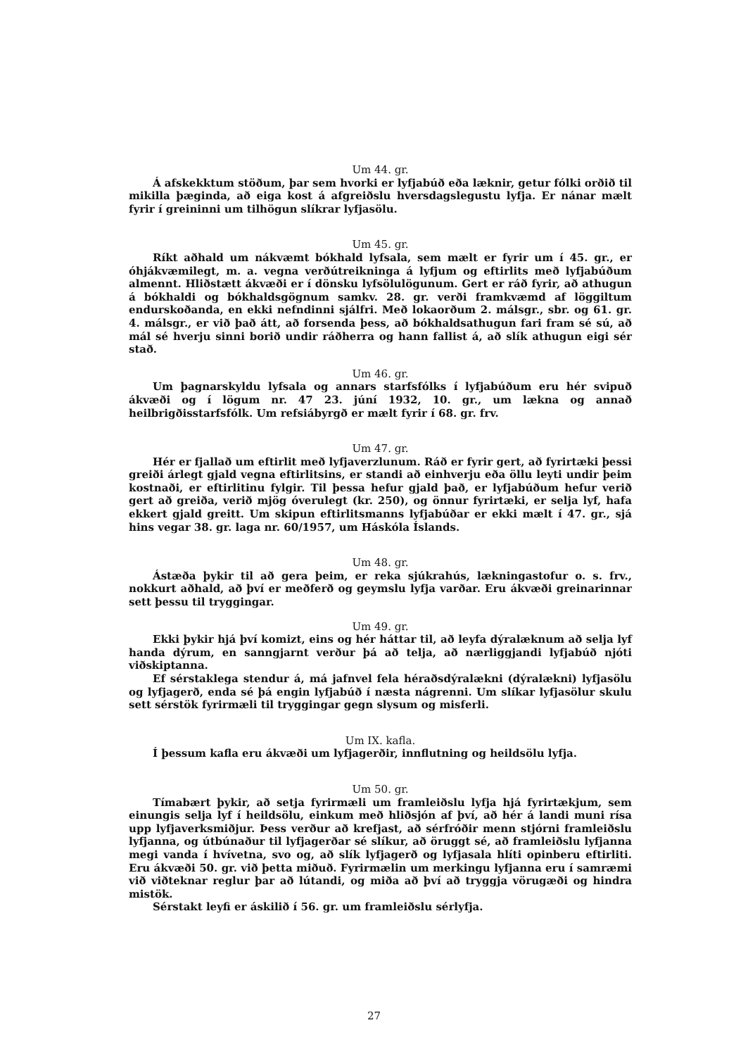Um 44. gr.
Á afskekktum stöðum, þar sem hvorki er lyfjabúð eða læknir, getur fólki orðið til mikilla þæginda, að eiga kost á afgreiðslu hversdagslegustu lyfja. Er nánar mælt fyrir í greininni um tilhögun slíkrar lyfjasölu.
Um 45. gr.
Ríkt aðhald um nákvæmt bókhald lyfsala, sem mælt er fyrir um í 45. gr., er óhjákvæmilegt, m. a. vegna verðútreikninga á lyfjum og eftirlits með lyfjabúðum almennt. Hliðstætt ákvæði er í dönsku lyfsölulögunum. Gert er ráð fyrir, að athugun á bókhaldi og bókhaldsgögnum samkv. 28. gr. verði framkvæmd af löggiltum endurskoðanda, en ekki nefndinni sjálfri. Með lokaorðum 2. málsgr., sbr. og 61. gr. 4. málsgr., er við það átt, að forsenda þess, að bókhaldsathugun fari fram sé sú, að mál sé hverju sinni borið undir ráðherra og hann fallist á, að slík athugun eigi sér stað.
Um 46. gr.
Um þagnarskyldu lyfsala og annars starfsfólks í lyfjabúðum eru hér svipuð ákvæði og í lögum nr. 47 23. júní 1932, 10. gr., um lækna og annað heilbrigðisstarfsfólk. Um refsiábyrgð er mælt fyrir í 68. gr. frv.
Um 47. gr.
Hér er fjallað um eftirlit með lyfjaverzlunum. Ráð er fyrir gert, að fyrirtæki þessi greiði árlegt gjald vegna eftirlitsins, er standi að einhverju eða öllu leyti undir þeim kostnaði, er eftirlitinu fylgir. Til þessa hefur gjald það, er lyfjabúðum hefur verið gert að greiða, verið mjög óverulegt (kr. 250), og önnur fyrirtæki, er selja lyf, hafa ekkert gjald greitt. Um skipun eftirlitsmanns lyfjabúðar er ekki mælt í 47. gr., sjá hins vegar 38. gr. laga nr. 60/1957, um Háskóla Íslands.
Um 48. gr.
Ástæða þykir til að gera þeim, er reka sjúkrahús, lækningastofur o. s. frv., nokkurt aðhald, að því er meðferð og geymslu lyfja varðar. Eru ákvæði greinarinnar sett þessu til tryggingar.
Um 49. gr.
Ekki þykir hjá því komizt, eins og hér háttar til, að leyfa dýralæknum að selja lyf handa dýrum, en sanngjarnt verður þá að telja, að nærliggjandi lyfjabúð njóti viðskiptanna.
Ef sérstaklega stendur á, má jafnvel fela héraðsdýralækni (dýralækni) lyfjasölu og lyfjagerð, enda sé þá engin lyfjabúð í næsta nágrenni. Um slíkar lyfjasölur skulu sett sérstök fyrirmæli til tryggingar gegn slysum og misferli.
Um IX. kafla.
Í þessum kafla eru ákvæði um lyfjagerðir, innflutning og heildsölu lyfja.
Um 50. gr.
Tímabært þykir, að setja fyrirmæli um framleiðslu lyfja hjá fyrirtækjum, sem einungis selja lyf í heildsölu, einkum með hliðsjón af því, að hér á landi muni rísa upp lyfjaverksmiðjur. Þess verður að krefjast, að sérfróðir menn stjórni framleiðslu lyfjanna, og útbúnaður til lyfjagerðar sé slíkur, að öruggt sé, að framleiðslu lyfjanna megi vanda í hvívetna, svo og, að slík lyfjagerð og lyfjasala hlíti opinberu eftirliti. Eru ákvæði 50. gr. við þetta miðuð. Fyrirmælin um merkingu lyfjanna eru í samræmi við viðteknar reglur þar að lútandi, og miða að því að tryggja vörugæði og hindra mistök.
Sérstakt leyfi er áskilið í 56. gr. um framleiðslu sérlyfja.
27